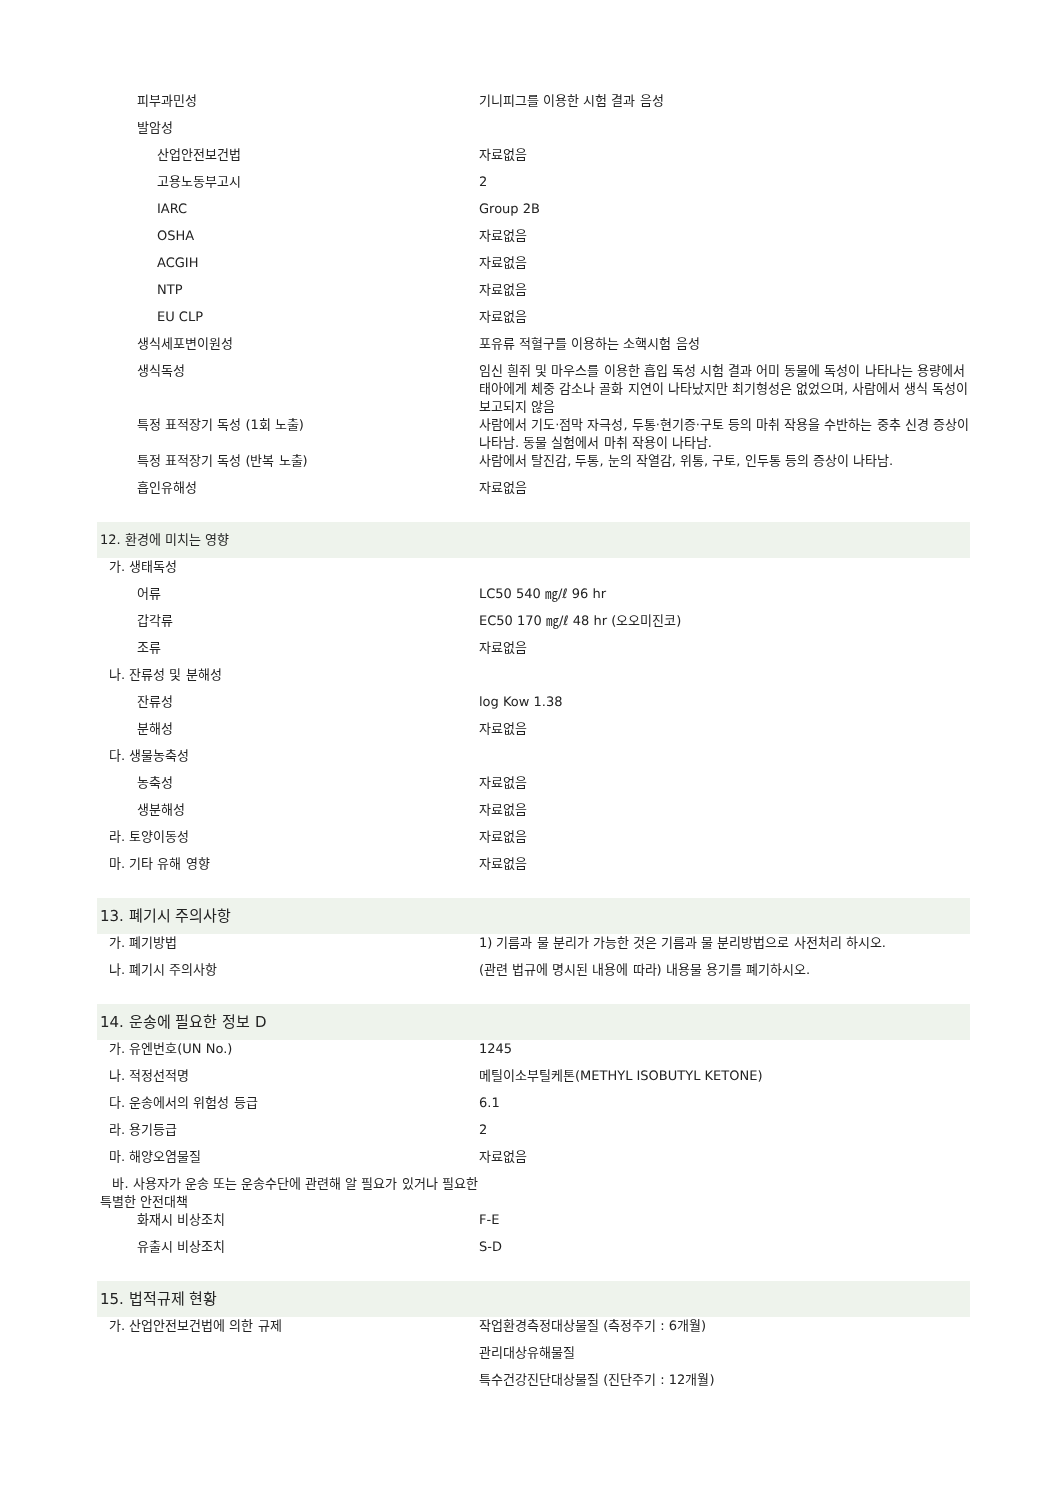| 피부과민성 | 기니피그를 이용한 시험 결과 음성 |
| 발암성 | |
| 산업안전보건법 | 자료없음 |
| 고용노동부고시 | 2 |
| IARC | Group 2B |
| OSHA | 자료없음 |
| ACGIH | 자료없음 |
| NTP | 자료없음 |
| EU CLP | 자료없음 |
| 생식세포변이원성 | 포유류 적혈구를 이용하는 소핵시험 음성 |
| 생식독성 | 임신 흰쥐 및 마우스를 이용한 흡입 독성 시험 결과 어미 동물에 독성이 나타나는 용량에서 태아에게 체중 감소나 골화 지연이 나타났지만 최기형성은 없었으며, 사람에서 생식 독성이 보고되지 않음 |
| 특정 표적장기 독성 (1회 노출) | 사람에서 기도·점막 자극성, 두통·현기증·구토 등의 마취 작용을 수반하는 중추 신경 증상이 나타남. 동물 실험에서 마취 작용이 나타남. |
| 특정 표적장기 독성 (반복 노출) | 사람에서 탈진감, 두통, 눈의 작열감, 위통, 구토, 인두통 등의 증상이 나타남. |
| 흡인유해성 | 자료없음 |
| 12. 환경에 미치는 영향 | |
| 가. 생태독성 | |
| 어류 | LC50 540 ㎎/ℓ 96 hr |
| 갑각류 | EC50 170 ㎎/ℓ 48 hr (오오미진코) |
| 조류 | 자료없음 |
| 나. 잔류성 및 분해성 | |
| 잔류성 | log Kow 1.38 |
| 분해성 | 자료없음 |
| 다. 생물농축성 | |
| 농축성 | 자료없음 |
| 생분해성 | 자료없음 |
| 라. 토양이동성 | 자료없음 |
| 마. 기타 유해 영향 | 자료없음 |
| 13. 폐기시 주의사항 | |
| 가. 폐기방법 | 1) 기름과 물 분리가 가능한 것은 기름과 물 분리방법으로 사전처리 하시오. |
| 나. 폐기시 주의사항 | (관련 법규에 명시된 내용에 따라) 내용물 용기를 폐기하시오. |
| 14. 운송에 필요한 정보 D | |
| 가. 유엔번호(UN No.) | 1245 |
| 나. 적정선적명 | 메틸이소부틸케톤(METHYL ISOBUTYL KETONE) |
| 다. 운송에서의 위험성 등급 | 6.1 |
| 라. 용기등급 | 2 |
| 마. 해양오염물질 | 자료없음 |
| 바. 사용자가 운송 또는 운송수단에 관련해 알 필요가 있거나 필요한 특별한 안전대책 | |
| 화재시 비상조치 | F-E |
| 유출시 비상조치 | S-D |
| 15. 법적규제 현황 | |
| 가. 산업안전보건법에 의한 규제 | 작업환경측정대상물질 (측정주기 : 6개월) |
| | 관리대상유해물질 |
| | 특수건강진단대상물질 (진단주기 : 12개월) |